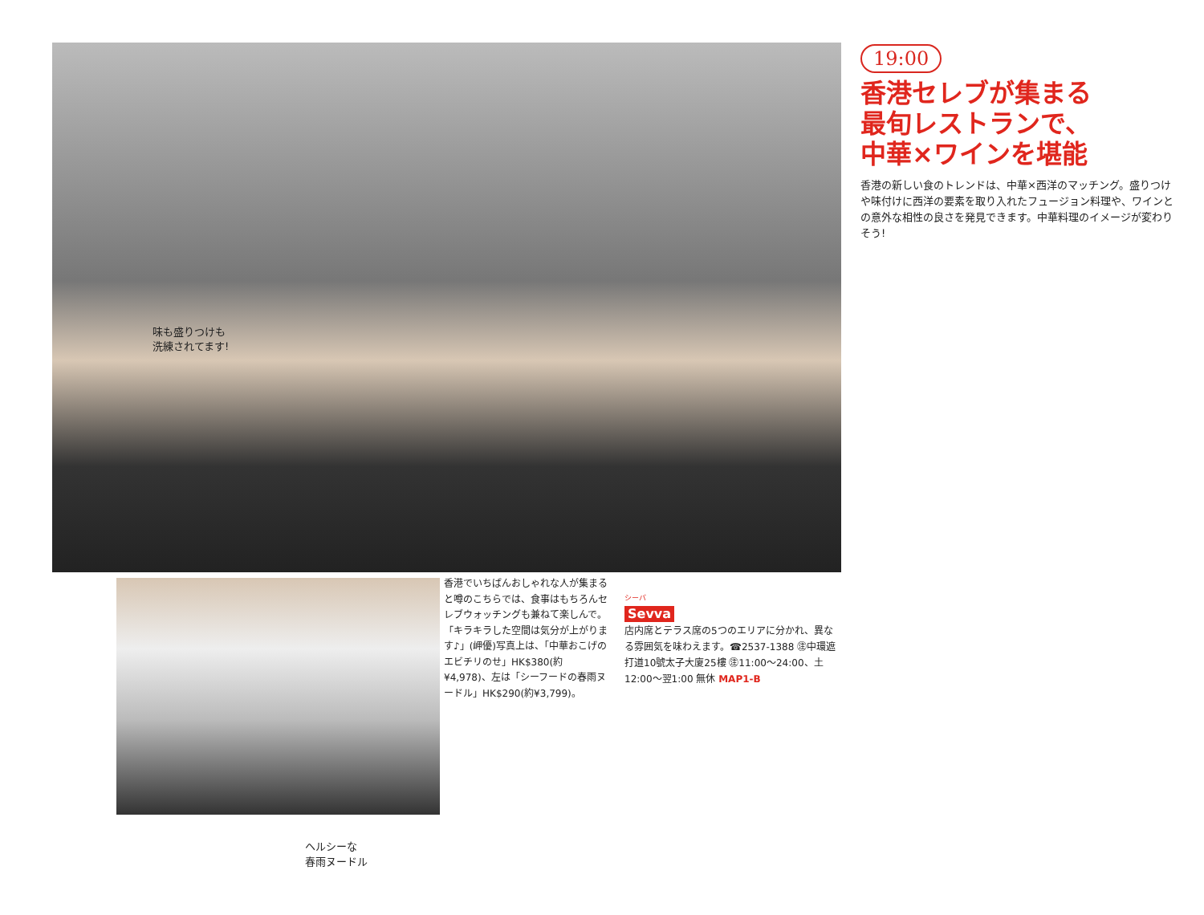味も盛りつけも
洗練されてます!
19:00
香港セレブが集まる
最旬レストランで、
中華×ワインを堪能
香港の新しい食のトレンドは、中華×西洋のマッチング。盛りつけや味付けに西洋の要素を取り入れたフュージョン料理や、ワインとの意外な相性の良さを発見できます。中華料理のイメージが変わりそう!
香港でいちばんおしゃれな人が集まると噂のこちらでは、食事はもちろんセレブウォッチングも兼ねて楽しんで。「キラキラした空間は気分が上がります♪」(岬優)写真上は、「中華おこげのエビチリのせ」HK$380(約¥4,978)、左は「シーフードの春雨ヌードル」HK$290(約¥3,799)。
シーバ
Sevva
店内席とテラス席の5つのエリアに分かれ、異なる雰囲気を味わえます。☎2537-1388 ㊟中環遮打道10號太子大廈25樓 ㊟11:00〜24:00、土12:00〜翌1:00 無休 MAP1-B
ヘルシーな
春雨ヌードル